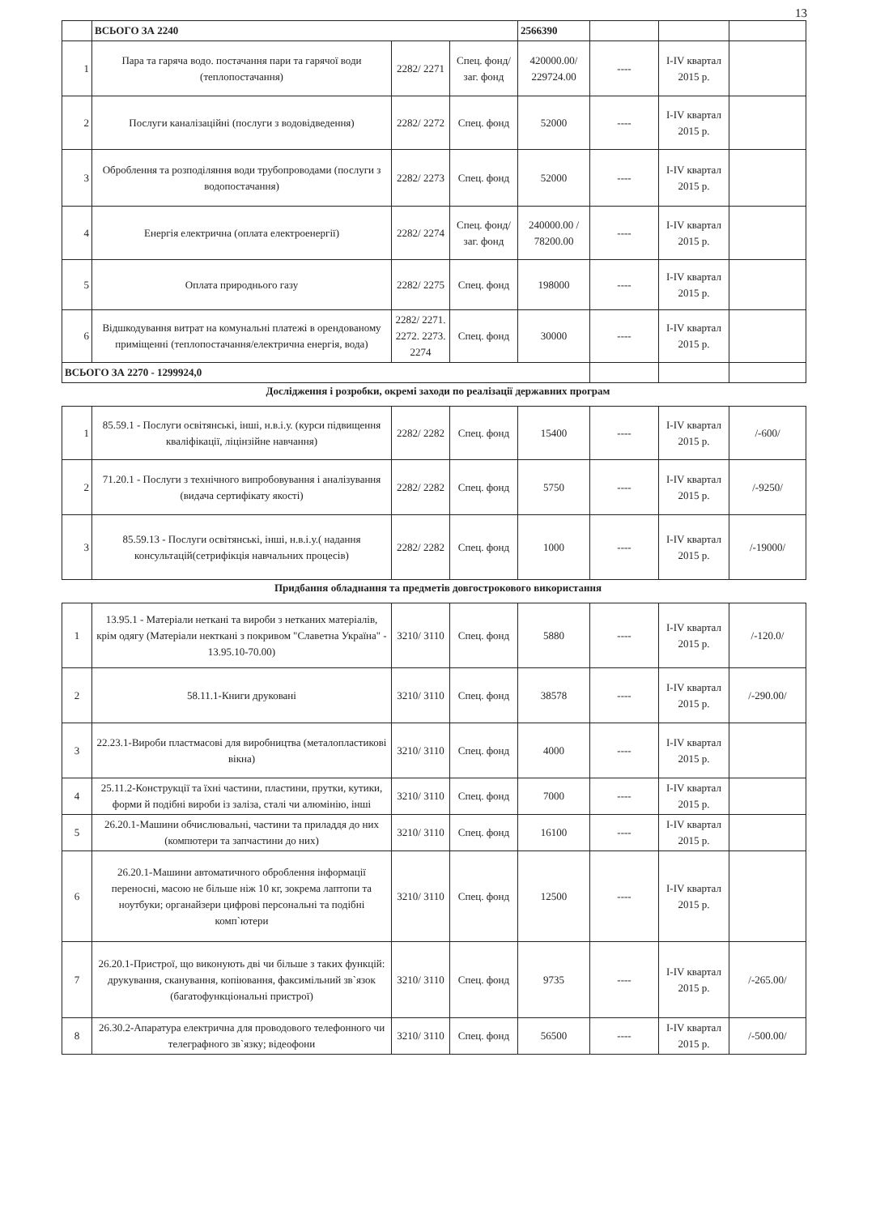13
| | ВСЬОГО ЗА 2240 | | | 2566390 | | | |
| 1 | Пара та гаряча водо. постачання пари та гарячої води (теплопостачання) | 2282/ 2271 | Спец. фонд/заг. фонд | 420000.00/ 229724.00 | ---- | I-IV квартал 2015 р. | |
| 2 | Послуги каналізаційні (послуги з водовідведення) | 2282/ 2272 | Спец. фонд | 52000 | ---- | I-IV квартал 2015 р. | |
| 3 | Оброблення та розподіляння води трубопроводами (послуги з водопостачання) | 2282/ 2273 | Спец. фонд | 52000 | ---- | I-IV квартал 2015 р. | |
| 4 | Енергія електрична (оплата електроенергії) | 2282/ 2274 | Спец. фонд/заг. фонд | 240000.00 / 78200.00 | ---- | I-IV квартал 2015 р. | |
| 5 | Оплата природнього газу | 2282/ 2275 | Спец. фонд | 198000 | ---- | I-IV квартал 2015 р. | |
| 6 | Відшкодування витрат на комунальні платежі в орендованому приміщенні (теплопостачання/електрична енергія, вода) | 2282/ 2271. 2272. 2273. 2274 | Спец. фонд | 30000 | ---- | I-IV квартал 2015 р. | |
| ВСЬОГО ЗА 2270 - 1299924,0 | | | | | | | |
Дослідження і розробки, окремі заходи по реалізації державних програм
| 1 | 85.59.1 - Послуги освітянські, інші, н.в.і.у. (курси підвищення кваліфікації, ліцінзійне навчання) | 2282/ 2282 | Спец. фонд | 15400 | ---- | I-IV квартал 2015 р. | /-600/ |
| 2 | 71.20.1 - Послуги з технічного випробовування і аналізування (видача сертифікату якості) | 2282/ 2282 | Спец. фонд | 5750 | ---- | I-IV квартал 2015 р. | /-9250/ |
| 3 | 85.59.13 - Послуги освітянські, інші, н.в.і.у.( надання консультацій(сетрифікція навчальних процесів) | 2282/ 2282 | Спец. фонд | 1000 | ---- | I-IV квартал 2015 р. | /-19000/ |
Придбання обладнання та предметів довгострокового використання
| 1 | 13.95.1 - Матеріали неткані та вироби з нетканих матеріалів, крім одягу (Матеріали некткані з покривом "Славетна Україна" - 13.95.10-70.00) | 3210/ 3110 | Спец. фонд | 5880 | ---- | I-IV квартал 2015 р. | /-120.0/ |
| 2 | 58.11.1-Книги друковані | 3210/ 3110 | Спец. фонд | 38578 | ---- | I-IV квартал 2015 р. | /-290.00/ |
| 3 | 22.23.1-Вироби пластмасові для виробництва (металопластикові вікна) | 3210/ 3110 | Спец. фонд | 4000 | ---- | I-IV квартал 2015 р. | |
| 4 | 25.11.2-Конструкції та їхні частини, пластини, прутки, кутики, форми й подібні вироби із заліза, сталі чи алюмінію, інші | 3210/ 3110 | Спец. фонд | 7000 | ---- | I-IV квартал 2015 р. | |
| 5 | 26.20.1-Машини обчислювальні, частини та приладдя до них (компютери та запчастини до них) | 3210/ 3110 | Спец. фонд | 16100 | ---- | I-IV квартал 2015 р. | |
| 6 | 26.20.1-Машини автоматичного оброблення інформації переносні, масою не більше ніж 10 кг, зокрема лаптопи та ноутбуки; органайзери цифрові персональні та подібні комп`ютери | 3210/ 3110 | Спец. фонд | 12500 | ---- | I-IV квартал 2015 р. | |
| 7 | 26.20.1-Пристрої, що виконують дві чи більше з таких функцій: друкування, сканування, копіювання, факсимільний зв`язок (багатофункціональні пристрої) | 3210/ 3110 | Спец. фонд | 9735 | ---- | I-IV квартал 2015 р. | /-265.00/ |
| 8 | 26.30.2-Апаратура електрична для проводового телефонного чи телеграфного зв`язку; відеофони | 3210/ 3110 | Спец. фонд | 56500 | ---- | I-IV квартал 2015 р. | /-500.00/ |